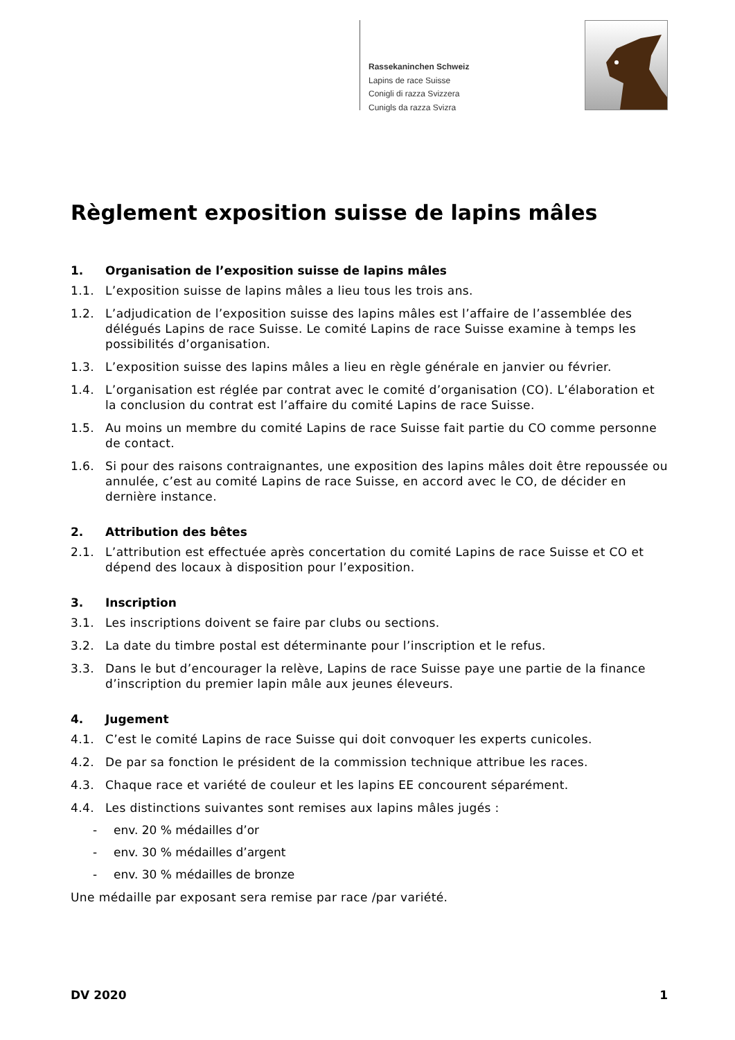Rassekaninchen Schweiz
Lapins de race Suisse
Conigli di razza Svizzera
Cunigls da razza Svizra
Règlement exposition suisse de lapins mâles
1. Organisation de l’exposition suisse de lapins mâles
1.1. L’exposition suisse de lapins mâles a lieu tous les trois ans.
1.2. L’adjudication de l’exposition suisse des lapins mâles est l’affaire de l’assemblée des délégués Lapins de race Suisse. Le comité Lapins de race Suisse examine à temps les possibilités d’organisation.
1.3. L’exposition suisse des lapins mâles a lieu en règle générale en janvier ou février.
1.4. L’organisation est réglée par contrat avec le comité d’organisation (CO). L’élaboration et la conclusion du contrat est l’affaire du comité Lapins de race Suisse.
1.5. Au moins un membre du comité Lapins de race Suisse fait partie du CO comme personne de contact.
1.6. Si pour des raisons contraignantes, une exposition des lapins mâles doit être repoussée ou annulée, c’est au comité Lapins de race Suisse, en accord avec le CO, de décider en dernière instance.
2. Attribution des bêtes
2.1. L’attribution est effectuée après concertation du comité Lapins de race Suisse et CO et dépend des locaux à disposition pour l’exposition.
3. Inscription
3.1. Les inscriptions doivent se faire par clubs ou sections.
3.2. La date du timbre postal est déterminante pour l’inscription et le refus.
3.3. Dans le but d’encourager la relève, Lapins de race Suisse paye une partie de la finance d’inscription du premier lapin mâle aux jeunes éleveurs.
4. Jugement
4.1. C’est le comité Lapins de race Suisse qui doit convoquer les experts cunicoles.
4.2. De par sa fonction le président de la commission technique attribue les races.
4.3. Chaque race et variété de couleur et les lapins EE concourent séparément.
4.4. Les distinctions suivantes sont remises aux lapins mâles jugés :
- env. 20 % médailles d’or
- env. 30 % médailles d’argent
- env. 30 % médailles de bronze
Une médaille par exposant sera remise par race /par variété.
DV 2020 1